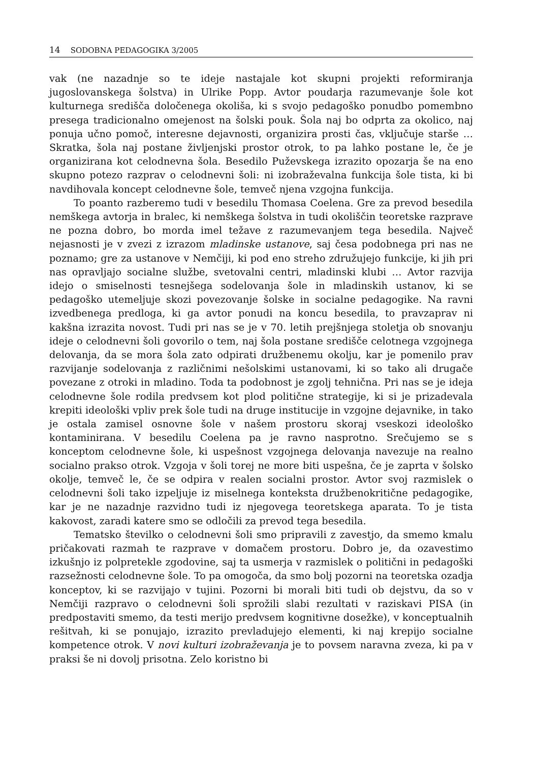14 SODOBNA PEDAGOGIKA 3/2005
vak (ne nazadnje so te ideje nastajale kot skupni projekti reformiranja jugoslovanskega šolstva) in Ulrike Popp. Avtor poudarja razumevanje šole kot kulturnega središča določenega okoliša, ki s svojo pedagoško ponudbo pomembno presega tradicionalno omejenost na šolski pouk. Šola naj bo odprta za okolico, naj ponuja učno pomoč, interesne dejavnosti, organizira prosti čas, vključuje starše … Skratka, šola naj postane življenjski prostor otrok, to pa lahko postane le, če je organizirana kot celodnevna šola. Besedilo Puževskega izrazito opozarja še na eno skupno potezo razprav o celodnevni šoli: ni izobraževalna funkcija šole tista, ki bi navdihovala koncept celodnevne šole, temveč njena vzgojna funkcija.
To poanto razberemo tudi v besedilu Thomasa Coelena. Gre za prevod besedila nemškega avtorja in bralec, ki nemškega šolstva in tudi okoliščin teoretske razprave ne pozna dobro, bo morda imel težave z razumevanjem tega besedila. Največ nejasnosti je v zvezi z izrazom mladinske ustanove, saj česa podobnega pri nas ne poznamo; gre za ustanove v Nemčiji, ki pod eno streho združujejo funkcije, ki jih pri nas opravljajo socialne službe, svetovalni centri, mladinski klubi … Avtor razvija idejo o smiselnosti tesnejšega sodelovanja šole in mladinskih ustanov, ki se pedagoško utemeljuje skozi povezovanje šolske in socialne pedagogike. Na ravni izvedbenega predloga, ki ga avtor ponudi na koncu besedila, to pravzaprav ni kakšna izrazita novost. Tudi pri nas se je v 70. letih prejšnjega stoletja ob snovanju ideje o celodnevni šoli govorilo o tem, naj šola postane središče celotnega vzgojnega delovanja, da se mora šola zato odpirati družbenemu okolju, kar je pomenilo prav razvijanje sodelovanja z različnimi nešolskimi ustanovami, ki so tako ali drugače povezane z otroki in mladino. Toda ta podobnost je zgolj tehnična. Pri nas se je ideja celodnevne šole rodila predvsem kot plod politične strategije, ki si je prizadevala krepiti ideološki vpliv prek šole tudi na druge institucije in vzgojne dejavnike, in tako je ostala zamisel osnovne šole v našem prostoru skoraj vseskozi ideološko kontaminirana. V besedilu Coelena pa je ravno nasprotno. Srečujemo se s konceptom celodnevne šole, ki uspešnost vzgojnega delovanja navezuje na realno socialno prakso otrok. Vzgoja v šoli torej ne more biti uspešna, če je zaprta v šolsko okolje, temveč le, če se odpira v realen socialni prostor. Avtor svoj razmislek o celodnevni šoli tako izpeljuje iz miselnega konteksta družbenokritične pedagogike, kar je ne nazadnje razvidno tudi iz njegovega teoretskega aparata. To je tista kakovost, zaradi katere smo se odločili za prevod tega besedila.
Tematsko številko o celodnevni šoli smo pripravili z zavestjo, da smemo kmalu pričakovati razmah te razprave v domačem prostoru. Dobro je, da ozavestimo izkušnjo iz polpretekle zgodovine, saj ta usmerja v razmislek o politični in pedagoški razsežnosti celodnevne šole. To pa omogoča, da smo bolj pozorni na teoretska ozadja konceptov, ki se razvijajo v tujini. Pozorni bi morali biti tudi ob dejstvu, da so v Nemčiji razpravo o celodnevni šoli sprožili slabi rezultati v raziskavi PISA (in predpostaviti smemo, da testi merijo predvsem kognitivne dosežke), v konceptualnih rešitvah, ki se ponujajo, izrazito prevladujejo elementi, ki naj krepijo socialne kompetence otrok. V novi kulturi izobraževanja je to povsem naravna zveza, ki pa v praksi še ni dovolj prisotna. Zelo koristno bi